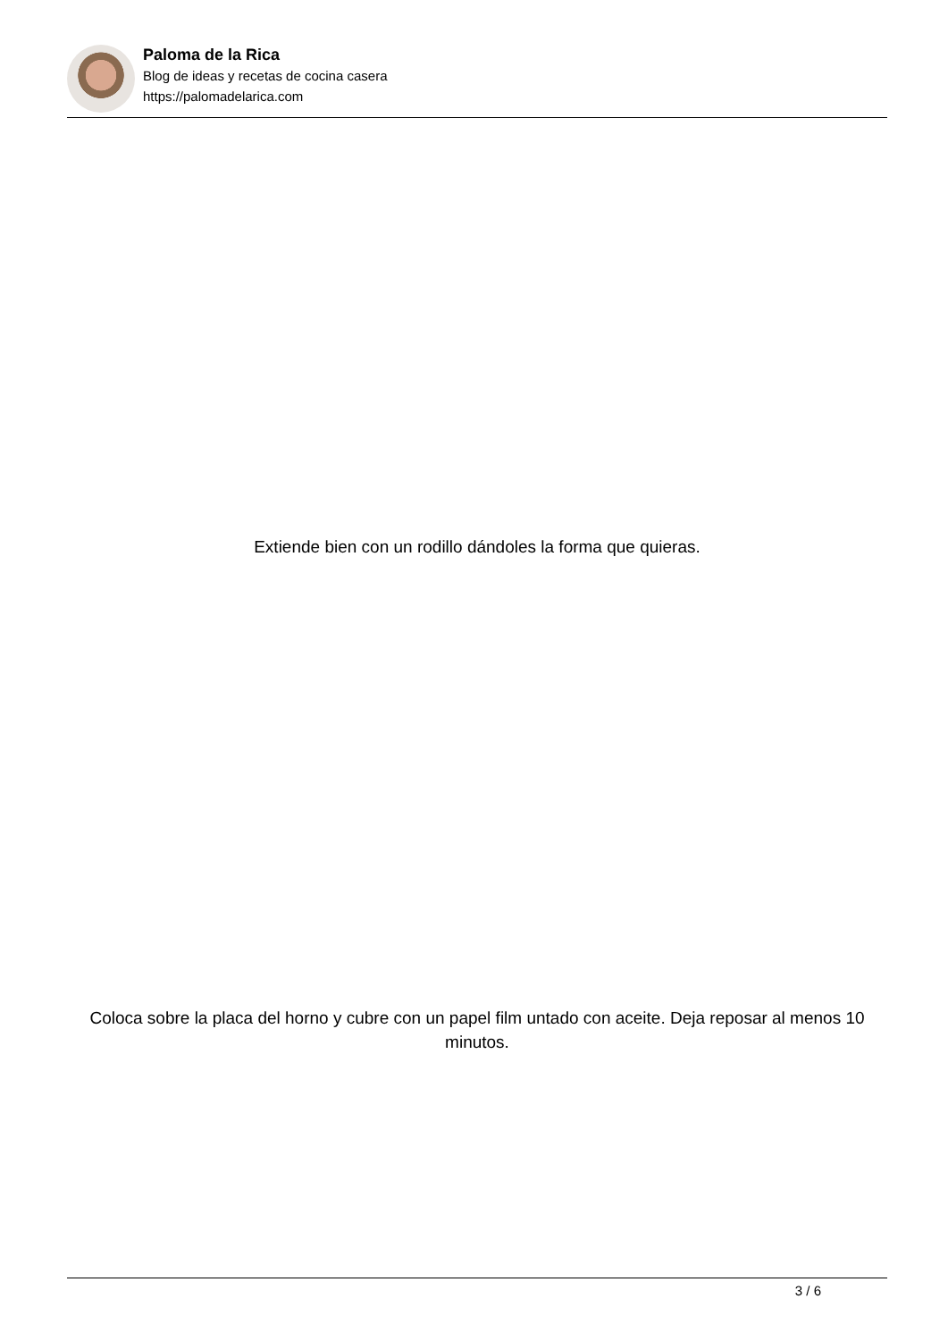Paloma de la Rica
Blog de ideas y recetas de cocina casera
https://palomadelarica.com
Extiende bien con un rodillo dándoles la forma que quieras.
Coloca sobre la placa del horno y cubre con un papel film untado con aceite. Deja reposar al menos 10 minutos.
3 / 6